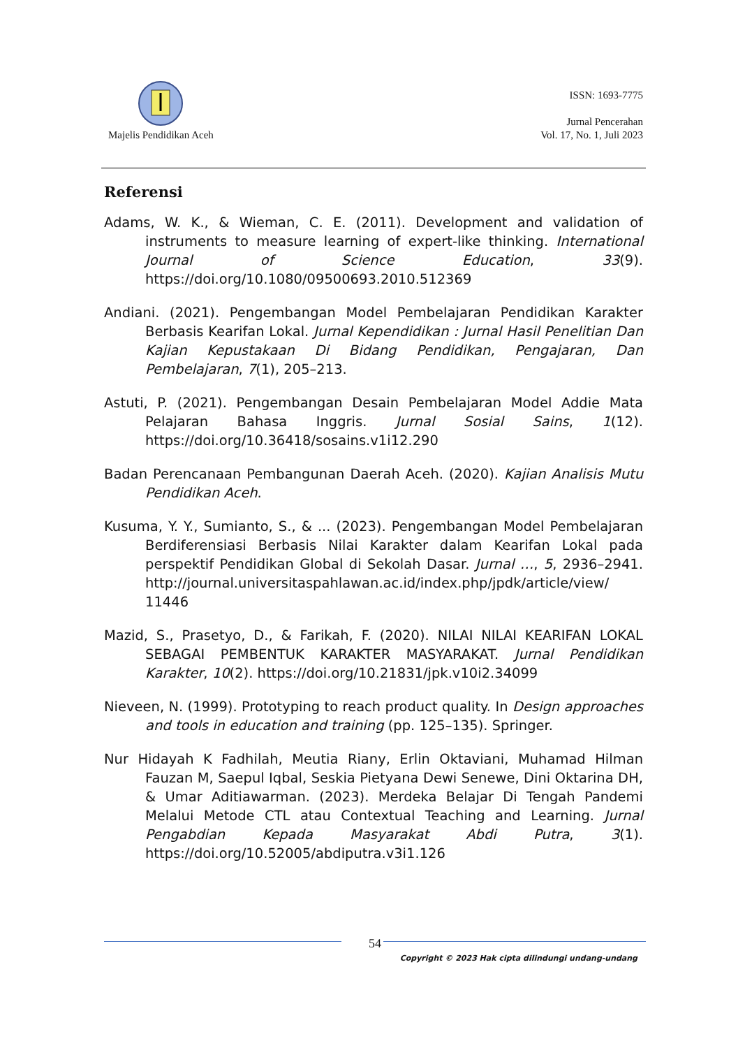Majelis Pendidikan Aceh
ISSN: 1693-7775
Jurnal Pencerahan
Vol. 17, No. 1, Juli 2023
Referensi
Adams, W. K., & Wieman, C. E. (2011). Development and validation of instruments to measure learning of expert-like thinking. International Journal of Science Education, 33(9). https://doi.org/10.1080/09500693.2010.512369
Andiani. (2021). Pengembangan Model Pembelajaran Pendidikan Karakter Berbasis Kearifan Lokal. Jurnal Kependidikan : Jurnal Hasil Penelitian Dan Kajian Kepustakaan Di Bidang Pendidikan, Pengajaran, Dan Pembelajaran, 7(1), 205–213.
Astuti, P. (2021). Pengembangan Desain Pembelajaran Model Addie Mata Pelajaran Bahasa Inggris. Jurnal Sosial Sains, 1(12). https://doi.org/10.36418/sosains.v1i12.290
Badan Perencanaan Pembangunan Daerah Aceh. (2020). Kajian Analisis Mutu Pendidikan Aceh.
Kusuma, Y. Y., Sumianto, S., & ... (2023). Pengembangan Model Pembelajaran Berdiferensiasi Berbasis Nilai Karakter dalam Kearifan Lokal pada perspektif Pendidikan Global di Sekolah Dasar. Jurnal …, 5, 2936–2941. http://journal.universitaspahlawan.ac.id/index.php/jpdk/article/view/ 11446
Mazid, S., Prasetyo, D., & Farikah, F. (2020). NILAI NILAI KEARIFAN LOKAL SEBAGAI PEMBENTUK KARAKTER MASYARAKAT. Jurnal Pendidikan Karakter, 10(2). https://doi.org/10.21831/jpk.v10i2.34099
Nieveen, N. (1999). Prototyping to reach product quality. In Design approaches and tools in education and training (pp. 125–135). Springer.
Nur Hidayah K Fadhilah, Meutia Riany, Erlin Oktaviani, Muhamad Hilman Fauzan M, Saepul Iqbal, Seskia Pietyana Dewi Senewe, Dini Oktarina DH, & Umar Aditiawarman. (2023). Merdeka Belajar Di Tengah Pandemi Melalui Metode CTL atau Contextual Teaching and Learning. Jurnal Pengabdian Kepada Masyarakat Abdi Putra, 3(1). https://doi.org/10.52005/abdiputra.v3i1.126
54
Copyright © 2023 Hak cipta dilindungi undang-undang